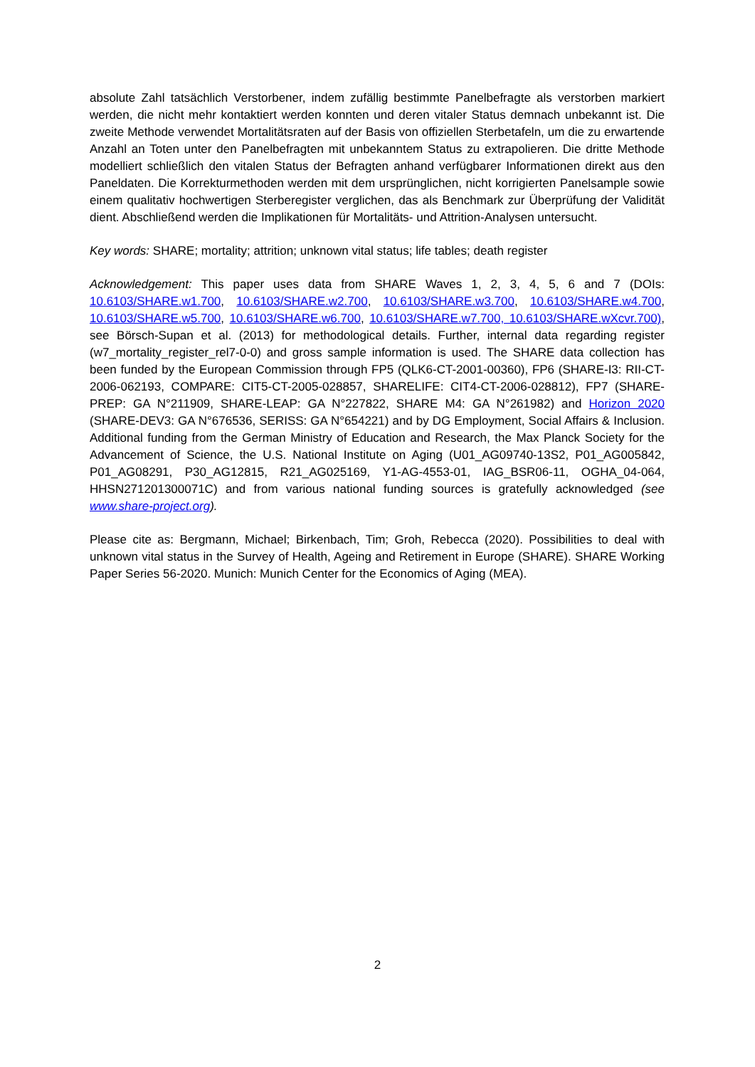absolute Zahl tatsächlich Verstorbener, indem zufällig bestimmte Panelbefragte als verstorben markiert werden, die nicht mehr kontaktiert werden konnten und deren vitaler Status demnach unbekannt ist. Die zweite Methode verwendet Mortalitätsraten auf der Basis von offiziellen Sterbetafeln, um die zu erwartende Anzahl an Toten unter den Panelbefragten mit unbekanntem Status zu extrapolieren. Die dritte Methode modelliert schließlich den vitalen Status der Befragten anhand verfügbarer Informationen direkt aus den Paneldaten. Die Korrekturmethoden werden mit dem ursprünglichen, nicht korrigierten Panelsample sowie einem qualitativ hochwertigen Sterberegister verglichen, das als Benchmark zur Überprüfung der Validität dient. Abschließend werden die Implikationen für Mortalitäts- und Attrition-Analysen untersucht.
Key words: SHARE; mortality; attrition; unknown vital status; life tables; death register
Acknowledgement: This paper uses data from SHARE Waves 1, 2, 3, 4, 5, 6 and 7 (DOIs: 10.6103/SHARE.w1.700, 10.6103/SHARE.w2.700, 10.6103/SHARE.w3.700, 10.6103/SHARE.w4.700, 10.6103/SHARE.w5.700, 10.6103/SHARE.w6.700, 10.6103/SHARE.w7.700, 10.6103/SHARE.wXcvr.700), see Börsch-Supan et al. (2013) for methodological details. Further, internal data regarding register (w7_mortality_register_rel7-0-0) and gross sample information is used. The SHARE data collection has been funded by the European Commission through FP5 (QLK6-CT-2001-00360), FP6 (SHARE-I3: RII-CT-2006-062193, COMPARE: CIT5-CT-2005-028857, SHARELIFE: CIT4-CT-2006-028812), FP7 (SHARE-PREP: GA N°211909, SHARE-LEAP: GA N°227822, SHARE M4: GA N°261982) and Horizon 2020 (SHARE-DEV3: GA N°676536, SERISS: GA N°654221) and by DG Employment, Social Affairs & Inclusion. Additional funding from the German Ministry of Education and Research, the Max Planck Society for the Advancement of Science, the U.S. National Institute on Aging (U01_AG09740-13S2, P01_AG005842, P01_AG08291, P30_AG12815, R21_AG025169, Y1-AG-4553-01, IAG_BSR06-11, OGHA_04-064, HHSN271201300071C) and from various national funding sources is gratefully acknowledged (see www.share-project.org).
Please cite as: Bergmann, Michael; Birkenbach, Tim; Groh, Rebecca (2020). Possibilities to deal with unknown vital status in the Survey of Health, Ageing and Retirement in Europe (SHARE). SHARE Working Paper Series 56-2020. Munich: Munich Center for the Economics of Aging (MEA).
2